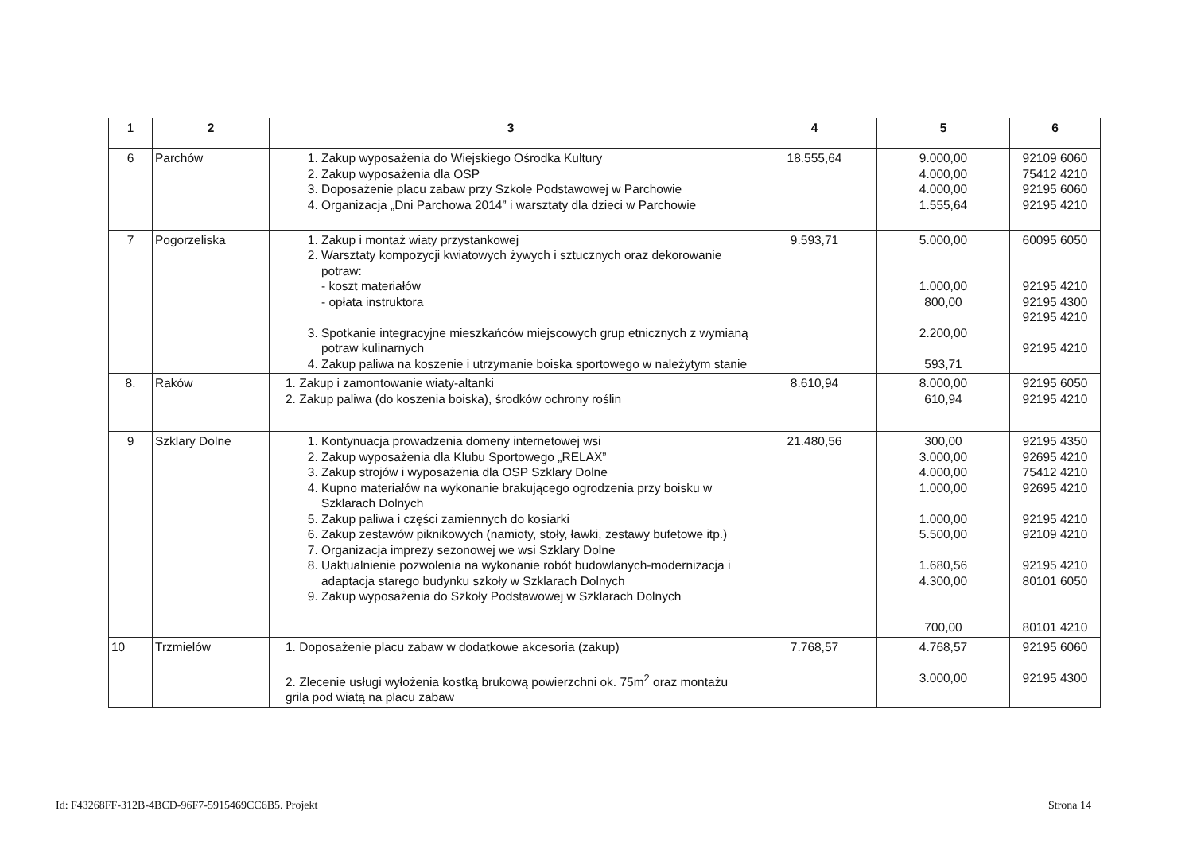| 1 | 2 | 3 | 4 | 5 | 6 |
| --- | --- | --- | --- | --- | --- |
| 6 | Parchów | 1. Zakup wyposażenia do Wiejskiego Ośrodka Kultury 2. Zakup wyposażenia dla OSP 3. Doposażenie placu zabaw przy Szkole Podstawowej w Parchowie 4. Organizacja „Dni Parchowa 2014” i warsztaty dla dzieci w Parchowie | 18.555,64 | 9.000,00 4.000,00 4.000,00 1.555,64 | 92109 6060 75412 4210 92195 6060 92195 4210 |
| 7 | Pogorzeliska | 1. Zakup i montaż wiaty przystankowej 2. Warsztaty kompozycji kwiatowych żywych i sztucznych oraz dekorowanie potraw: - koszt materiałów - opłata instruktora 3. Spotkanie integracyjne mieszkańców miejscowych grup etnicznych z wymianą potraw kulinarnych 4. Zakup paliwa na koszenie i utrzymanie boiska sportowego w należytym stanie | 9.593,71 | 5.000,00 1.000,00 800,00 2.200,00 593,71 | 60095 6050 92195 4210 92195 4300 92195 4210 92195 4210 |
| 8. | Raków | 1. Zakup i zamontowanie wiaty-altanki 2. Zakup paliwa (do koszenia boiska), środków ochrony roślin | 8.610,94 | 8.000,00 610,94 | 92195 6050 92195 4210 |
| 9 | Szklary Dolne | 1. Kontynuacja prowadzenia domeny internetowej wsi 2. Zakup wyposażenia dla Klubu Sportowego „RELAX” 3. Zakup strojów i wyposażenia dla OSP Szklary Dolne 4. Kupno materiałów na wykonanie brakującego ogrodzenia przy boisku w Szklarach Dolnych 5. Zakup paliwa i części zamiennych do kosiarki 6. Zakup zestawów piknikowych (namioty, stoły, ławki, zestawy bufetowe itp.) 7. Organizacja imprezy sezonowej we wsi Szklary Dolne 8. Uaktualnienie pozwolenia na wykonanie robót budowlanych-modernizacja i adaptacja starego budynku szkoły w Szklarach Dolnych 9. Zakup wyposażenia do Szkoły Podstawowej w Szklarach Dolnych | 21.480,56 | 300,00 3.000,00 4.000,00 1.000,00 1.000,00 5.500,00 1.680,56 4.300,00 700,00 | 92195 4350 92695 4210 75412 4210 92695 4210 92195 4210 92109 4210 92195 4210 80101 6050 80101 4210 |
| 10 | Trzmielów | 1. Doposażenie placu zabaw w dodatkowe akcesoria (zakup) 2. Zlecenie usługi wyłożenia kostką brukową powierzchni ok. 75m<sup>2</sup> oraz montażu grila pod wiatą na placu zabaw | 7.768,57 | 4.768,57 3.000,00 | 92195 6060 92195 4300 |
Id: F43268FF-312B-4BCD-96F7-5915469CC6B5. Projekt
Strona 14